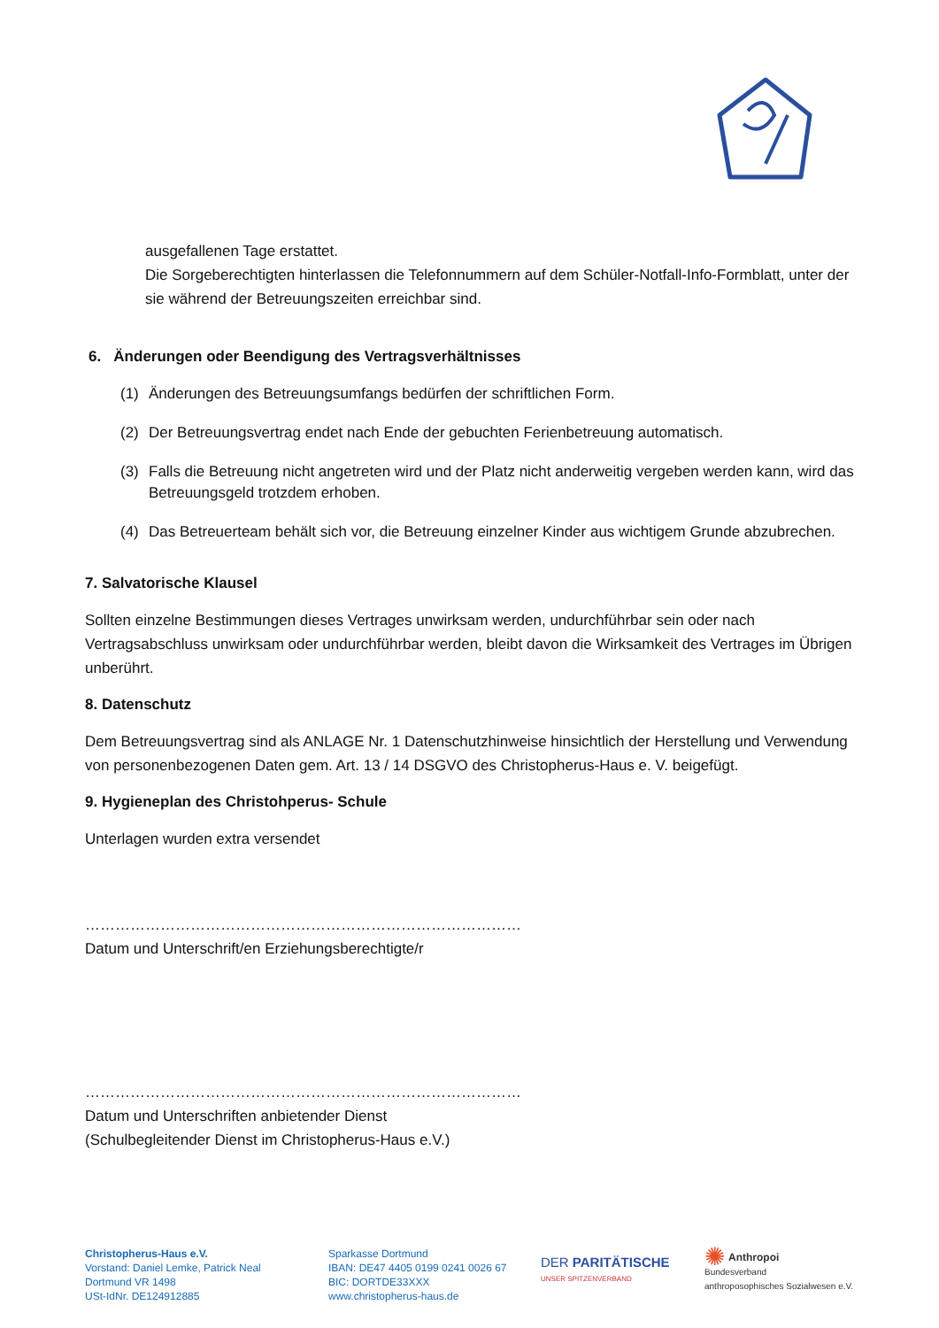ausgefallenen Tage erstattet.
Die Sorgeberechtigten hinterlassen die Telefonnummern auf dem Schüler-Notfall-Info-Formblatt, unter der sie während der Betreuungszeiten erreichbar sind.
6. Änderungen oder Beendigung des Vertragsverhältnisses
(1) Änderungen des Betreuungsumfangs bedürfen der schriftlichen Form.
(2) Der Betreuungsvertrag endet nach Ende der gebuchten Ferienbetreuung automatisch.
(3) Falls die Betreuung nicht angetreten wird und der Platz nicht anderweitig vergeben werden kann, wird das Betreuungsgeld trotzdem erhoben.
(4) Das Betreuerteam behält sich vor, die Betreuung einzelner Kinder aus wichtigem Grunde abzubrechen.
7. Salvatorische Klausel
Sollten einzelne Bestimmungen dieses Vertrages unwirksam werden, undurchführbar sein oder nach Vertragsabschluss unwirksam oder undurchführbar werden, bleibt davon die Wirksamkeit des Vertrages im Übrigen unberührt.
8. Datenschutz
Dem Betreuungsvertrag sind als ANLAGE Nr. 1 Datenschutzhinweise hinsichtlich der Herstellung und Verwendung von personenbezogenen Daten gem. Art. 13 / 14 DSGVO des Christopherus-Haus e. V. beigefügt.
9. Hygieneplan des Christohperus- Schule
Unterlagen wurden extra versendet
……………………………………………………………………………
Datum und Unterschrift/en Erziehungsberechtigte/r
……………………………………………………………………………
Datum und Unterschriften anbietender Dienst
(Schulbegleitender Dienst im Christopherus-Haus e.V.)
Christopherus-Haus e.V.
Vorstand: Daniel Lemke, Patrick Neal
Dortmund VR 1498
USt-IdNr. DE124912885
Sparkasse Dortmund
IBAN: DE47 4405 0199 0241 0026 67
BIC: DORTDE33XXX
www.christopherus-haus.de
DER PARITÄTISCHE
UNSER SPITZENVERBAND
✺ Anthropoi
Bundesverband
anthroposophisches Sozialwesen e.V.